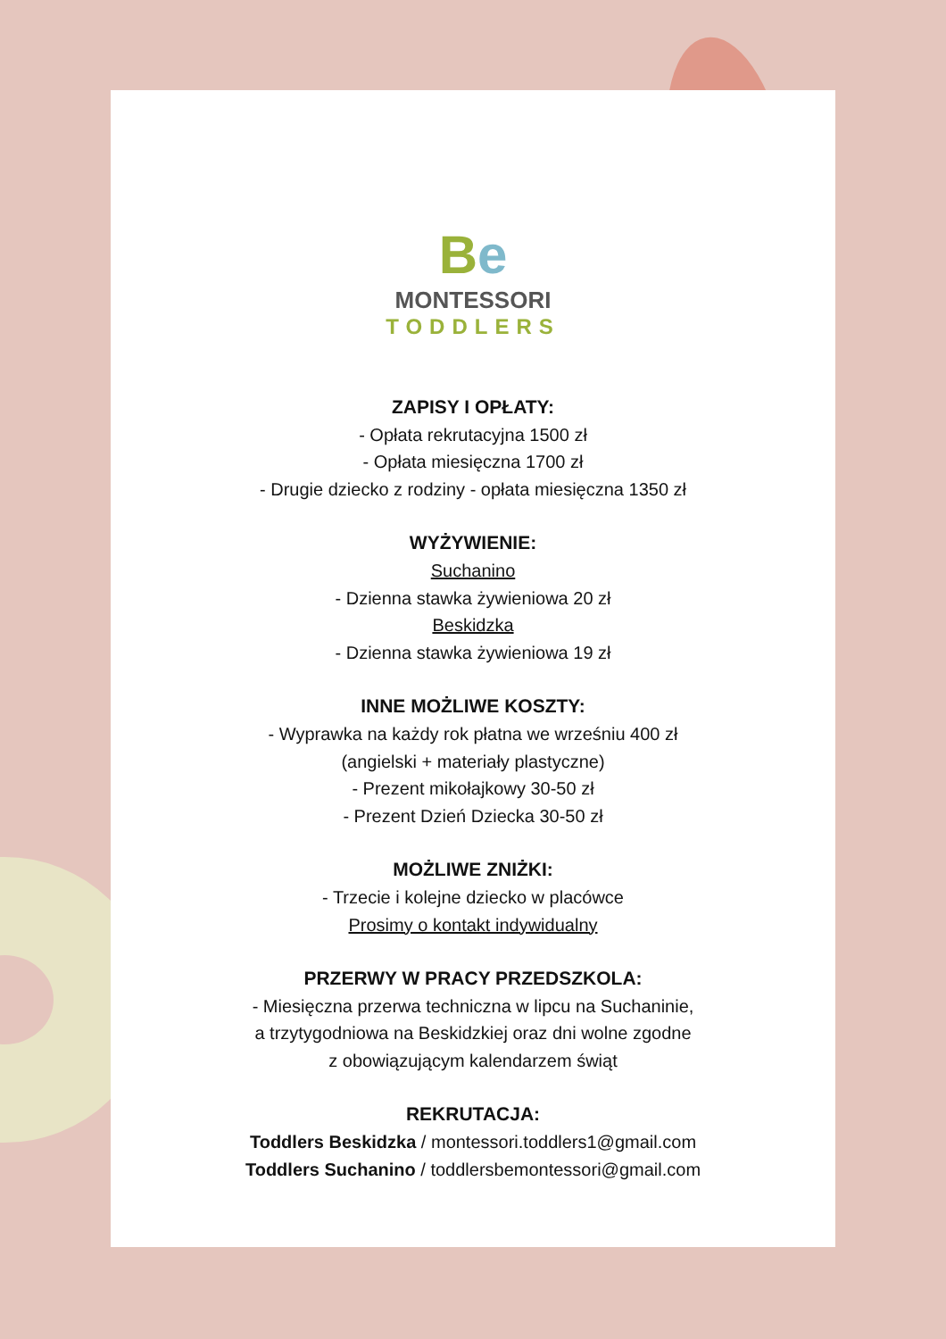Be
MONTESSORI
TODDLERS
ZAPISY I OPŁATY:
- Opłata rekrutacyjna 1500 zł
- Opłata miesięczna 1700 zł
- Drugie dziecko z rodziny - opłata miesięczna 1350 zł
WYŻYWIENIE:
Suchanino
- Dzienna stawka żywieniowa 20 zł
Beskidzka
- Dzienna stawka żywieniowa 19 zł
INNE MOŻLIWE KOSZTY:
- Wyprawka na każdy rok płatna we wrześniu 400 zł
(angielski + materiały plastyczne)
- Prezent mikołajkowy 30-50 zł
- Prezent Dzień Dziecka 30-50 zł
MOŻLIWE ZNIŻKI:
- Trzecie i kolejne dziecko w placówce
Prosimy o kontakt indywidualny
PRZERWY W PRACY PRZEDSZKOLA:
- Miesięczna przerwa techniczna w lipcu na Suchaninie,
a trzytygodniowa na Beskidzkiej oraz dni wolne zgodne
z obowiązującym kalendarzem świąt
REKRUTACJA:
Toddlers Beskidzka / montessori.toddlers1@gmail.com
Toddlers Suchanino / toddlersbemontessori@gmail.com